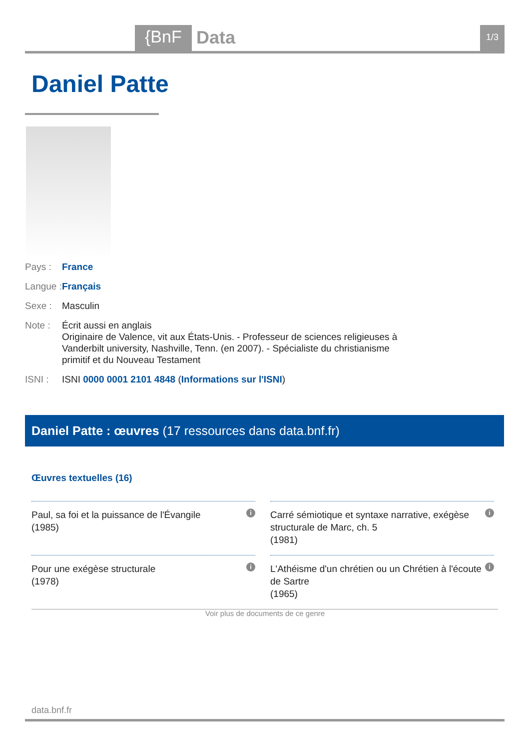{BnF Data 1/3
Daniel Patte
Pays : France
Langue : Français
Sexe : Masculin
Note : Écrit aussi en anglais
Originaire de Valence, vit aux États-Unis. - Professeur de sciences religieuses à
Vanderbilt university, Nashville, Tenn. (en 2007). - Spécialiste du christianisme
primitif et du Nouveau Testament
ISNI : ISNI 0000 0001 2101 4848 (Informations sur l'ISNI)
Daniel Patte : œuvres (17 ressources dans data.bnf.fr)
Œuvres textuelles (16)
Paul, sa foi et la puissance de l'Évangile
(1985) i
Carré sémiotique et syntaxe narrative, exégèse structurale de Marc, ch. 5
(1981) i
Pour une exégèse structurale
(1978) i
L'Athéisme d'un chrétien ou un Chrétien à l'écoute de Sartre
(1965) i
Voir plus de documents de ce genre
data.bnf.fr